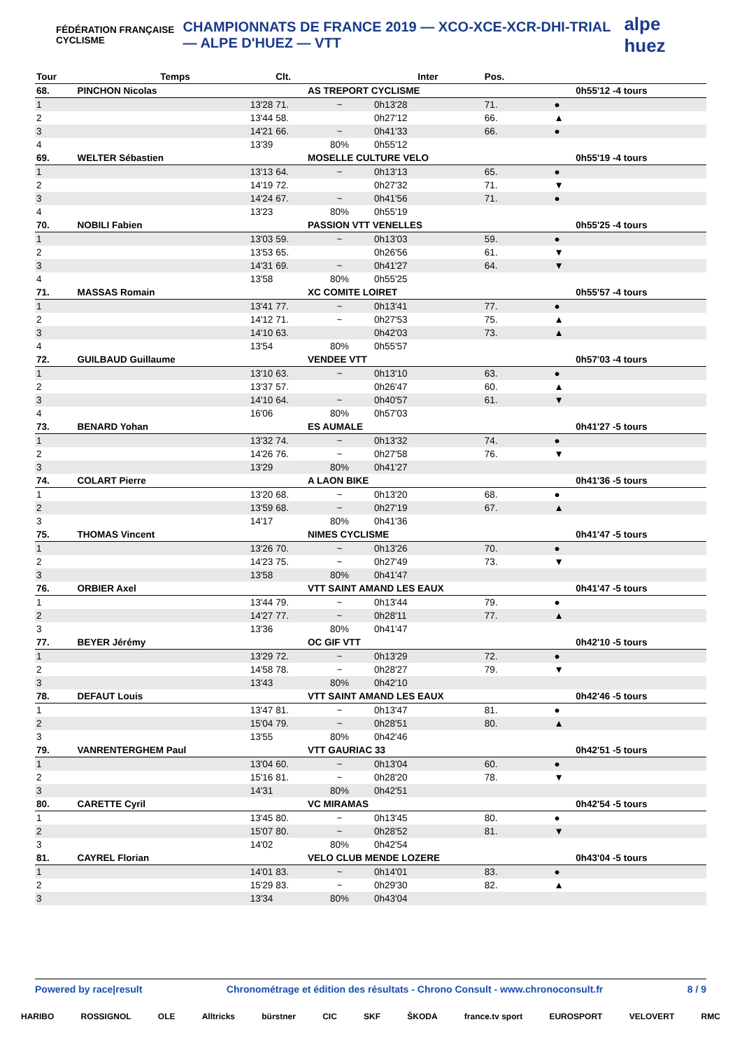FÉDÉRATION FRANÇAISE CYCLISME
CHAMPIONNATS DE FRANCE 2019 — XCO-XCE-XCR-DHI-TRIAL — ALPE D'HUEZ — VTT
alpe huez
| Tour | Temps | Clt. | | Inter | Pos. | | |
| --- | --- | --- | --- | --- | --- | --- | --- |
| 68. | PINCHON Nicolas | | AS TREPORT CYCLISME | | | | 0h55'12 -4 tours |
| 1 | 13'28 | 71. | ~ | 0h13'28 | 71. | ● | |
| 2 | 13'44 | 58. | | 0h27'12 | 66. | ▲ | |
| 3 | 14'21 | 66. | ~ | 0h41'33 | 66. | ● | |
| 4 | 13'39 | | 80% | 0h55'12 | | | |
| 69. | WELTER Sébastien | | MOSELLE CULTURE VELO | | | | 0h55'19 -4 tours |
| 1 | 13'13 | 64. | ~ | 0h13'13 | 65. | ● | |
| 2 | 14'19 | 72. | | 0h27'32 | 71. | ▼ | |
| 3 | 14'24 | 67. | ~ | 0h41'56 | 71. | ● | |
| 4 | 13'23 | | 80% | 0h55'19 | | | |
| 70. | NOBILI Fabien | | PASSION VTT VENELLES | | | | 0h55'25 -4 tours |
| 1 | 13'03 | 59. | ~ | 0h13'03 | 59. | ● | |
| 2 | 13'53 | 65. | | 0h26'56 | 61. | ▼ | |
| 3 | 14'31 | 69. | ~ | 0h41'27 | 64. | ▼ | |
| 4 | 13'58 | | 80% | 0h55'25 | | | |
| 71. | MASSAS Romain | | XC COMITE LOIRET | | | | 0h55'57 -4 tours |
| 1 | 13'41 | 77. | ~ | 0h13'41 | 77. | ● | |
| 2 | 14'12 | 71. | ~ | 0h27'53 | 75. | ▲ | |
| 3 | 14'10 | 63. | | 0h42'03 | 73. | ▲ | |
| 4 | 13'54 | | 80% | 0h55'57 | | | |
| 72. | GUILBAUD Guillaume | | VENDEE VTT | | | | 0h57'03 -4 tours |
| 1 | 13'10 | 63. | ~ | 0h13'10 | 63. | ● | |
| 2 | 13'37 | 57. | | 0h26'47 | 60. | ▲ | |
| 3 | 14'10 | 64. | ~ | 0h40'57 | 61. | ▼ | |
| 4 | 16'06 | | 80% | 0h57'03 | | | |
| 73. | BENARD Yohan | | ES AUMALE | | | | 0h41'27 -5 tours |
| 1 | 13'32 | 74. | ~ | 0h13'32 | 74. | ● | |
| 2 | 14'26 | 76. | ~ | 0h27'58 | 76. | ▼ | |
| 3 | 13'29 | | 80% | 0h41'27 | | | |
| 74. | COLART Pierre | | A LAON BIKE | | | | 0h41'36 -5 tours |
| 1 | 13'20 | 68. | ~ | 0h13'20 | 68. | ● | |
| 2 | 13'59 | 68. | ~ | 0h27'19 | 67. | ▲ | |
| 3 | 14'17 | | 80% | 0h41'36 | | | |
| 75. | THOMAS Vincent | | NIMES CYCLISME | | | | 0h41'47 -5 tours |
| 1 | 13'26 | 70. | ~ | 0h13'26 | 70. | ● | |
| 2 | 14'23 | 75. | ~ | 0h27'49 | 73. | ▼ | |
| 3 | 13'58 | | 80% | 0h41'47 | | | |
| 76. | ORBIER Axel | | VTT SAINT AMAND LES EAUX | | | | 0h41'47 -5 tours |
| 1 | 13'44 | 79. | ~ | 0h13'44 | 79. | ● | |
| 2 | 14'27 | 77. | ~ | 0h28'11 | 77. | ▲ | |
| 3 | 13'36 | | 80% | 0h41'47 | | | |
| 77. | BEYER Jérémy | | OC GIF VTT | | | | 0h42'10 -5 tours |
| 1 | 13'29 | 72. | ~ | 0h13'29 | 72. | ● | |
| 2 | 14'58 | 78. | ~ | 0h28'27 | 79. | ▼ | |
| 3 | 13'43 | | 80% | 0h42'10 | | | |
| 78. | DEFAUT Louis | | VTT SAINT AMAND LES EAUX | | | | 0h42'46 -5 tours |
| 1 | 13'47 | 81. | ~ | 0h13'47 | 81. | ● | |
| 2 | 15'04 | 79. | ~ | 0h28'51 | 80. | ▲ | |
| 3 | 13'55 | | 80% | 0h42'46 | | | |
| 79. | VANRENTERGHEM Paul | | VTT GAURIAC 33 | | | | 0h42'51 -5 tours |
| 1 | 13'04 | 60. | ~ | 0h13'04 | 60. | ● | |
| 2 | 15'16 | 81. | ~ | 0h28'20 | 78. | ▼ | |
| 3 | 14'31 | | 80% | 0h42'51 | | | |
| 80. | CARETTE Cyril | | VC MIRAMAS | | | | 0h42'54 -5 tours |
| 1 | 13'45 | 80. | ~ | 0h13'45 | 80. | ● | |
| 2 | 15'07 | 80. | ~ | 0h28'52 | 81. | ▼ | |
| 3 | 14'02 | | 80% | 0h42'54 | | | |
| 81. | CAYREL Florian | | VELO CLUB MENDE LOZERE | | | | 0h43'04 -5 tours |
| 1 | 14'01 | 83. | ~ | 0h14'01 | 83. | ● | |
| 2 | 15'29 | 83. | ~ | 0h29'30 | 82. | ▲ | |
| 3 | 13'34 | | 80% | 0h43'04 | | | |
Powered by race|result Chronométrage et édition des résultats - Chrono Consult - www.chronoconsult.fr 8 / 9
HARIBO ROSSIGNOL OLE Alltricks bürstner CIC SKF ŠKODA france.tv sport EUROSPORT VELOVERT RMC